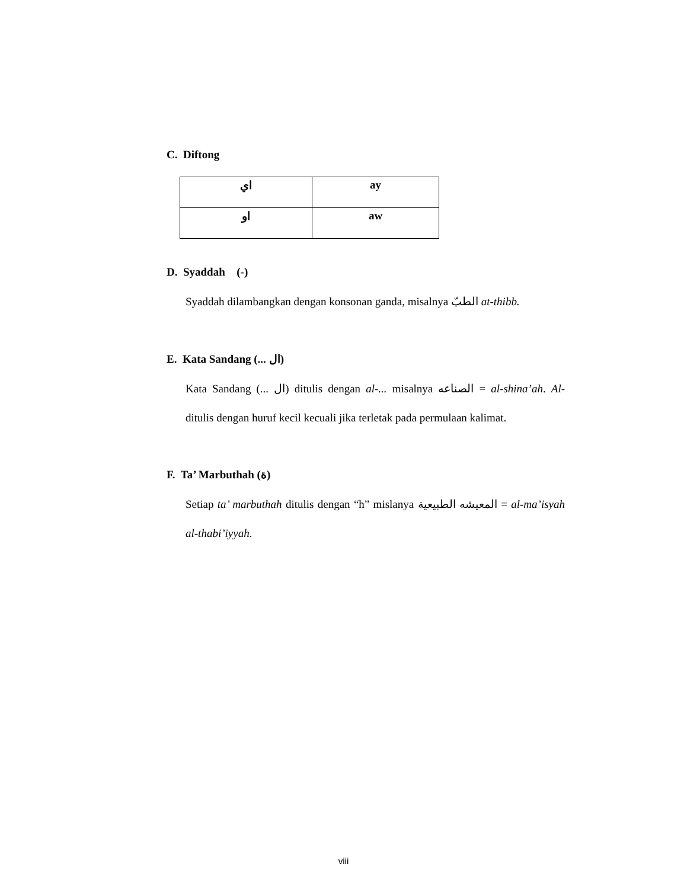C. Diftong
| اي | ay |
| او | aw |
D. Syaddah (ّ-)
Syaddah dilambangkan dengan konsonan ganda, misalnya الطبّ at-thibb.
E. Kata Sandang (... ال)
Kata Sandang (... ال) ditulis dengan al-... misalnya الصناعه = al-shina’ah. Al- ditulis dengan huruf kecil kecuali jika terletak pada permulaan kalimat.
F. Ta’ Marbuthah (ة)
Setiap ta’ marbuthah ditulis dengan “h” mislanya المعيشه الطبيعية = al-ma’isyah al-thabi’iyyah.
viii